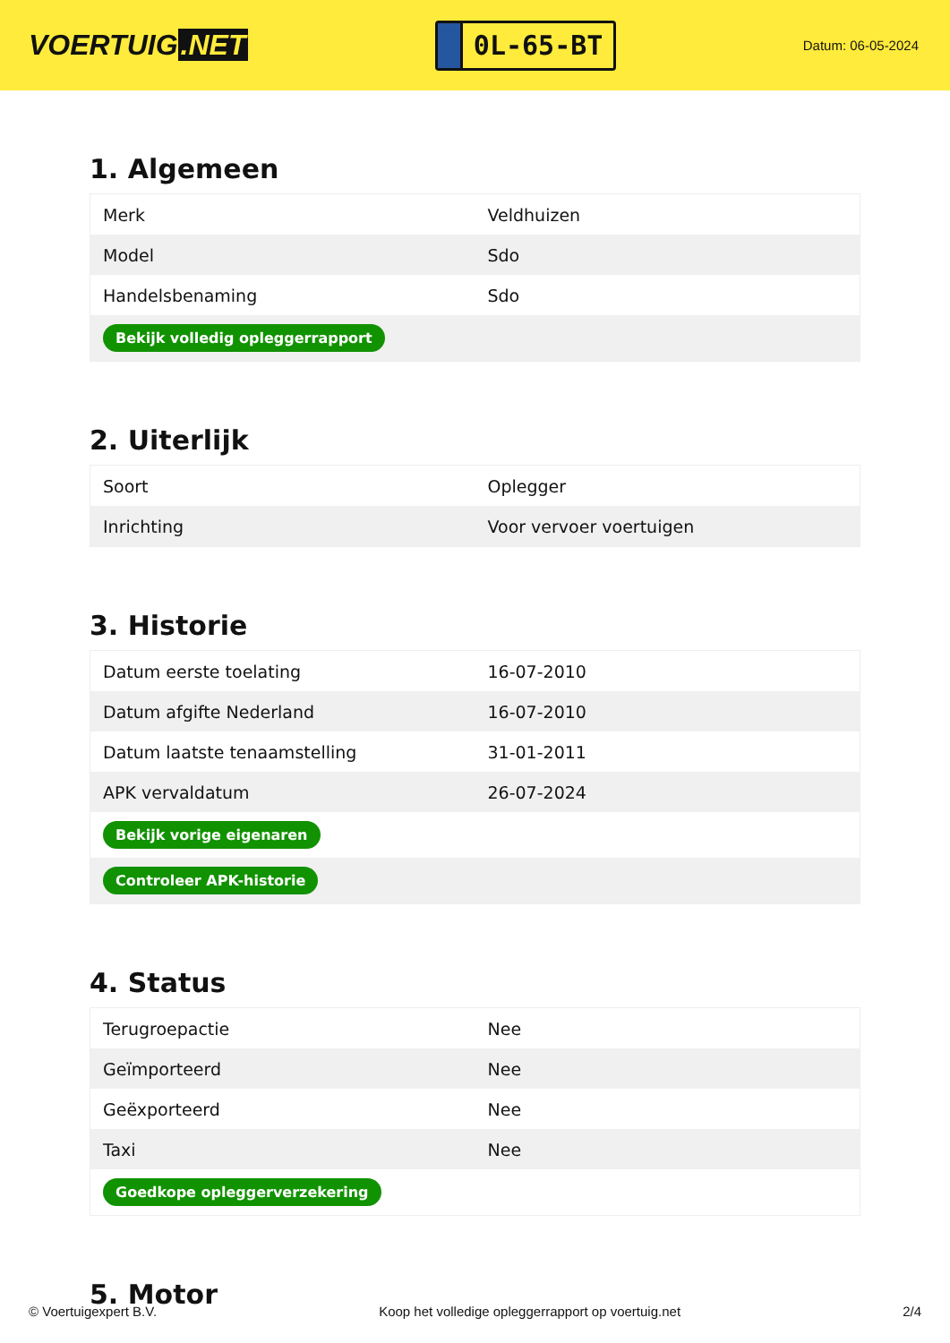VOERTUIG.NET
0L-65-BT
Datum: 06-05-2024
1. Algemeen
| Merk | Veldhuizen |
| Model | Sdo |
| Handelsbenaming | Sdo |
| Bekijk volledig opleggerrapport | |
2. Uiterlijk
| Soort | Oplegger |
| Inrichting | Voor vervoer voertuigen |
3. Historie
| Datum eerste toelating | 16-07-2010 |
| Datum afgifte Nederland | 16-07-2010 |
| Datum laatste tenaamstelling | 31-01-2011 |
| APK vervaldatum | 26-07-2024 |
| Bekijk vorige eigenaren | |
| Controleer APK-historie | |
4. Status
| Terugroepactie | Nee |
| Geïmporteerd | Nee |
| Geëxporteerd | Nee |
| Taxi | Nee |
| Goedkope opleggerverzekering | |
5. Motor
© Voertuigexpert B.V. Koop het volledige opleggerrapport op voertuig.net 2/4